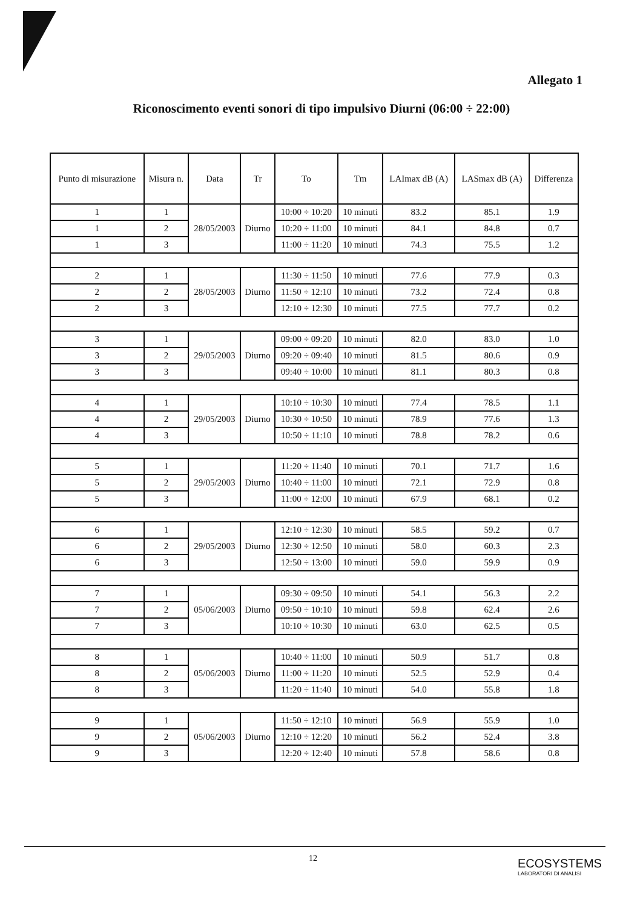Allegato 1
Riconoscimento eventi sonori di tipo impulsivo Diurni (06:00 ÷ 22:00)
| Punto di misurazione | Misura n. | Data | Tr | To | Tm | LAImax dB (A) | LASmax dB (A) | Differenza |
| --- | --- | --- | --- | --- | --- | --- | --- | --- |
| 1 | 1 | 28/05/2003 | Diurno | 10:00 ÷ 10:20 | 10 minuti | 83.2 | 85.1 | 1.9 |
| 1 | 2 | | | 10:20 ÷ 11:00 | 10 minuti | 84.1 | 84.8 | 0.7 |
| 1 | 3 | | | 11:00 ÷ 11:20 | 10 minuti | 74.3 | 75.5 | 1.2 |
| 2 | 1 | 28/05/2003 | Diurno | 11:30 ÷ 11:50 | 10 minuti | 77.6 | 77.9 | 0.3 |
| 2 | 2 | | | 11:50 ÷ 12:10 | 10 minuti | 73.2 | 72.4 | 0.8 |
| 2 | 3 | | | 12:10 ÷ 12:30 | 10 minuti | 77.5 | 77.7 | 0.2 |
| 3 | 1 | 29/05/2003 | Diurno | 09:00 ÷ 09:20 | 10 minuti | 82.0 | 83.0 | 1.0 |
| 3 | 2 | | | 09:20 ÷ 09:40 | 10 minuti | 81.5 | 80.6 | 0.9 |
| 3 | 3 | | | 09:40 ÷ 10:00 | 10 minuti | 81.1 | 80.3 | 0.8 |
| 4 | 1 | 29/05/2003 | Diurno | 10:10 ÷ 10:30 | 10 minuti | 77.4 | 78.5 | 1.1 |
| 4 | 2 | | | 10:30 ÷ 10:50 | 10 minuti | 78.9 | 77.6 | 1.3 |
| 4 | 3 | | | 10:50 ÷ 11:10 | 10 minuti | 78.8 | 78.2 | 0.6 |
| 5 | 1 | 29/05/2003 | Diurno | 11:20 ÷ 11:40 | 10 minuti | 70.1 | 71.7 | 1.6 |
| 5 | 2 | | | 10:40 ÷ 11:00 | 10 minuti | 72.1 | 72.9 | 0.8 |
| 5 | 3 | | | 11:00 ÷ 12:00 | 10 minuti | 67.9 | 68.1 | 0.2 |
| 6 | 1 | 29/05/2003 | Diurno | 12:10 ÷ 12:30 | 10 minuti | 58.5 | 59.2 | 0.7 |
| 6 | 2 | | | 12:30 ÷ 12:50 | 10 minuti | 58.0 | 60.3 | 2.3 |
| 6 | 3 | | | 12:50 ÷ 13:00 | 10 minuti | 59.0 | 59.9 | 0.9 |
| 7 | 1 | 05/06/2003 | Diurno | 09:30 ÷ 09:50 | 10 minuti | 54.1 | 56.3 | 2.2 |
| 7 | 2 | | | 09:50 ÷ 10:10 | 10 minuti | 59.8 | 62.4 | 2.6 |
| 7 | 3 | | | 10:10 ÷ 10:30 | 10 minuti | 63.0 | 62.5 | 0.5 |
| 8 | 1 | 05/06/2003 | Diurno | 10:40 ÷ 11:00 | 10 minuti | 50.9 | 51.7 | 0.8 |
| 8 | 2 | | | 11:00 ÷ 11:20 | 10 minuti | 52.5 | 52.9 | 0.4 |
| 8 | 3 | | | 11:20 ÷ 11:40 | 10 minuti | 54.0 | 55.8 | 1.8 |
| 9 | 1 | 05/06/2003 | Diurno | 11:50 ÷ 12:10 | 10 minuti | 56.9 | 55.9 | 1.0 |
| 9 | 2 | | | 12:10 ÷ 12:20 | 10 minuti | 56.2 | 52.4 | 3.8 |
| 9 | 3 | | | 12:20 ÷ 12:40 | 10 minuti | 57.8 | 58.6 | 0.8 |
12
ECOSYSTEMS
LABORATORI DI ANALISI